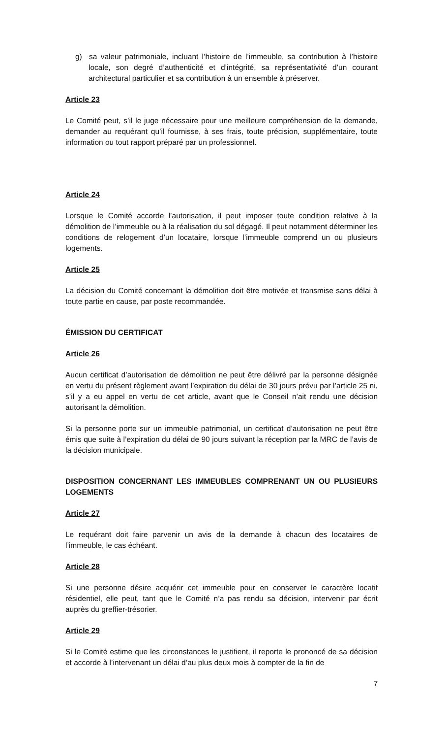g) sa valeur patrimoniale, incluant l’histoire de l’immeuble, sa contribution à l’histoire locale, son degré d’authenticité et d’intégrité, sa représentativité d’un courant architectural particulier et sa contribution à un ensemble à préserver.
Article 23
Le Comité peut, s’il le juge nécessaire pour une meilleure compréhension de la demande, demander au requérant qu’il fournisse, à ses frais, toute précision, supplémentaire, toute information ou tout rapport préparé par un professionnel.
Article 24
Lorsque le Comité accorde l’autorisation, il peut imposer toute condition relative à la démolition de l’immeuble ou à la réalisation du sol dégagé. Il peut notamment déterminer les conditions de relogement d’un locataire, lorsque l’immeuble comprend un ou plusieurs logements.
Article 25
La décision du Comité concernant la démolition doit être motivée et transmise sans délai à toute partie en cause, par poste recommandée.
ÉMISSION DU CERTIFICAT
Article 26
Aucun certificat d’autorisation de démolition ne peut être délivré par la personne désignée en vertu du présent règlement avant l’expiration du délai de 30 jours prévu par l’article 25 ni, s’il y a eu appel en vertu de cet article, avant que le Conseil n’ait rendu une décision autorisant la démolition.
Si la personne porte sur un immeuble patrimonial, un certificat d’autorisation ne peut être émis que suite à l’expiration du délai de 90 jours suivant la réception par la MRC de l’avis de la décision municipale.
DISPOSITION CONCERNANT LES IMMEUBLES COMPRENANT UN OU PLUSIEURS LOGEMENTS
Article 27
Le requérant doit faire parvenir un avis de la demande à chacun des locataires de l’immeuble, le cas échéant.
Article 28
Si une personne désire acquérir cet immeuble pour en conserver le caractère locatif résidentiel, elle peut, tant que le Comité n’a pas rendu sa décision, intervenir par écrit auprès du greffier-trésorier.
Article 29
Si le Comité estime que les circonstances le justifient, il reporte le prononcé de sa décision et accorde à l’intervenant un délai d’au plus deux mois à compter de la fin de
7